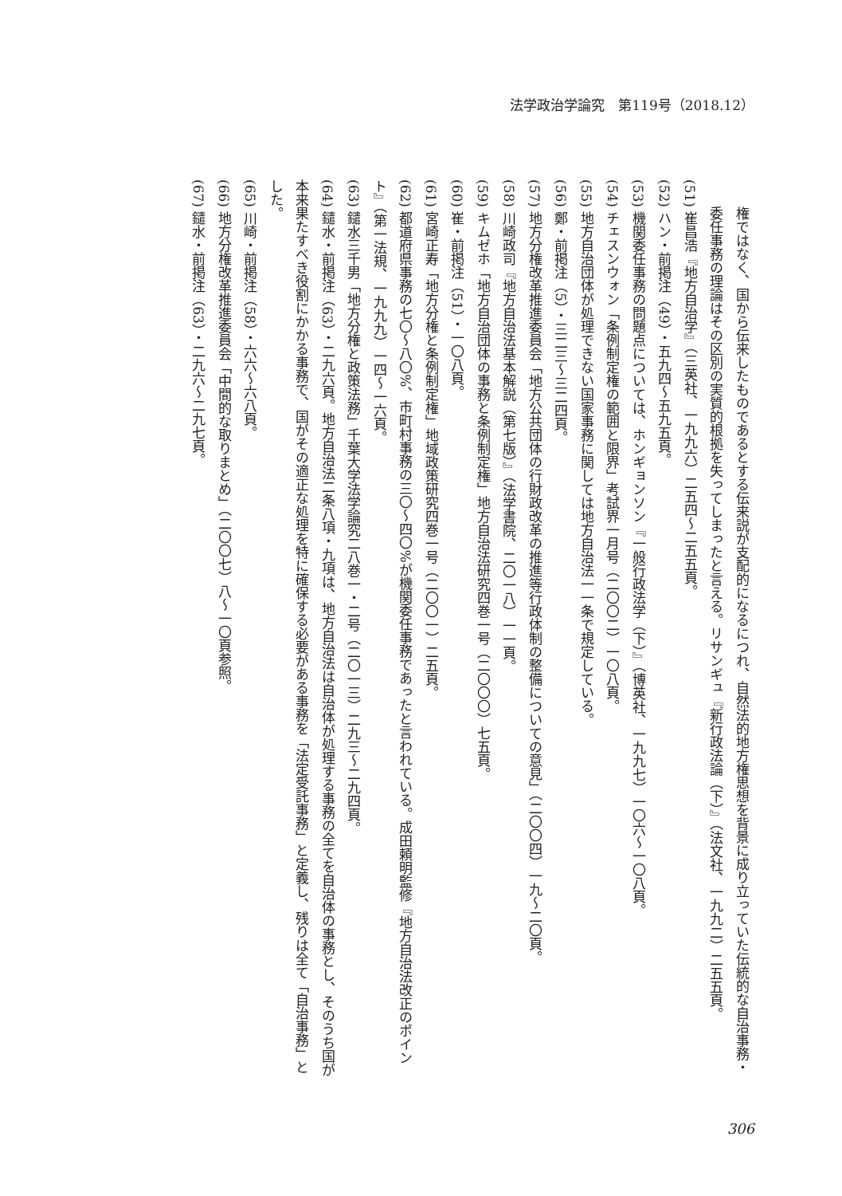法学政治学論究　第119号（2018.12）
権ではなく、国から伝来したものであるとする伝来説が支配的になるにつれ、自然法的地方権思想を背景に成り立っていた伝統的な自治事務・委任事務の理論はその区別の実質的根拠を失ってしまったと言える。リサンギュ『新行政法論（下）』（法文社、一九九二）二五五頁。
(51) 崔昌浩『地方自治学』（三英社、一九九六）二五四～二五五頁。
(52) ハン・前掲注（49）・五九四～五九五頁。
(53) 機関委任事務の問題点については、ホンギョンソン『一般行政法学（下）』（博英社、一九九七）一〇六～一〇八頁。
(54) チェスンウォン「条例制定権の範囲と限界」考試界一月号（二〇〇二）一〇八頁。
(55) 地方自治団体が処理できない国家事務に関しては地方自治法一一条で規定している。
(56) 鄭・前掲注（5）・三二三～三二四頁。
(57) 地方分権改革推進委員会「地方公共団体の行財政改革の推進等行政体制の整備についての意見」（二〇〇四）一九～二〇頁。
(58) 川崎政司『地方自治法基本解説（第七版）』（法学書院、二〇一八）一一頁。
(59) キムゼホ「地方自治団体の事務と条例制定権」地方自治法研究四巻一号（二〇〇〇）七五頁。
(60) 崔・前掲注（51）・一〇八頁。
(61) 宮崎正寿「地方分権と条例制定権」地域政策研究四巻一号（二〇〇一）二五頁。
(62) 都道府県事務の七〇～八〇%、市町村事務の三〇～四〇%が機関委任事務であったと言われている。成田頼明監修『地方自治法改正のポイント』（第一法規、一九九九）一四～一六頁。
(63) 鑓水三千男「地方分権と政策法務」千葉大学法学論究二八巻一・二号（二〇一三）二九三～二九四頁。
(64) 鑓水・前掲注（63）・二九六頁。地方自治法二条八項・九項は、地方自治法は自治体が処理する事務の全てを自治体の事務とし、そのうち国が本来果たすべき役割にかかる事務で、国がその適正な処理を特に確保する必要がある事務を「法定受託事務」と定義し、残りは全て「自治事務」とした。
(65) 川崎・前掲注（58）・六六～六八頁。
(66) 地方分権改革推進委員会「中間的な取りまとめ」（二〇〇七）八～一〇頁参照。
(67) 鑓水・前掲注（63）・二九六～二九七頁。
306